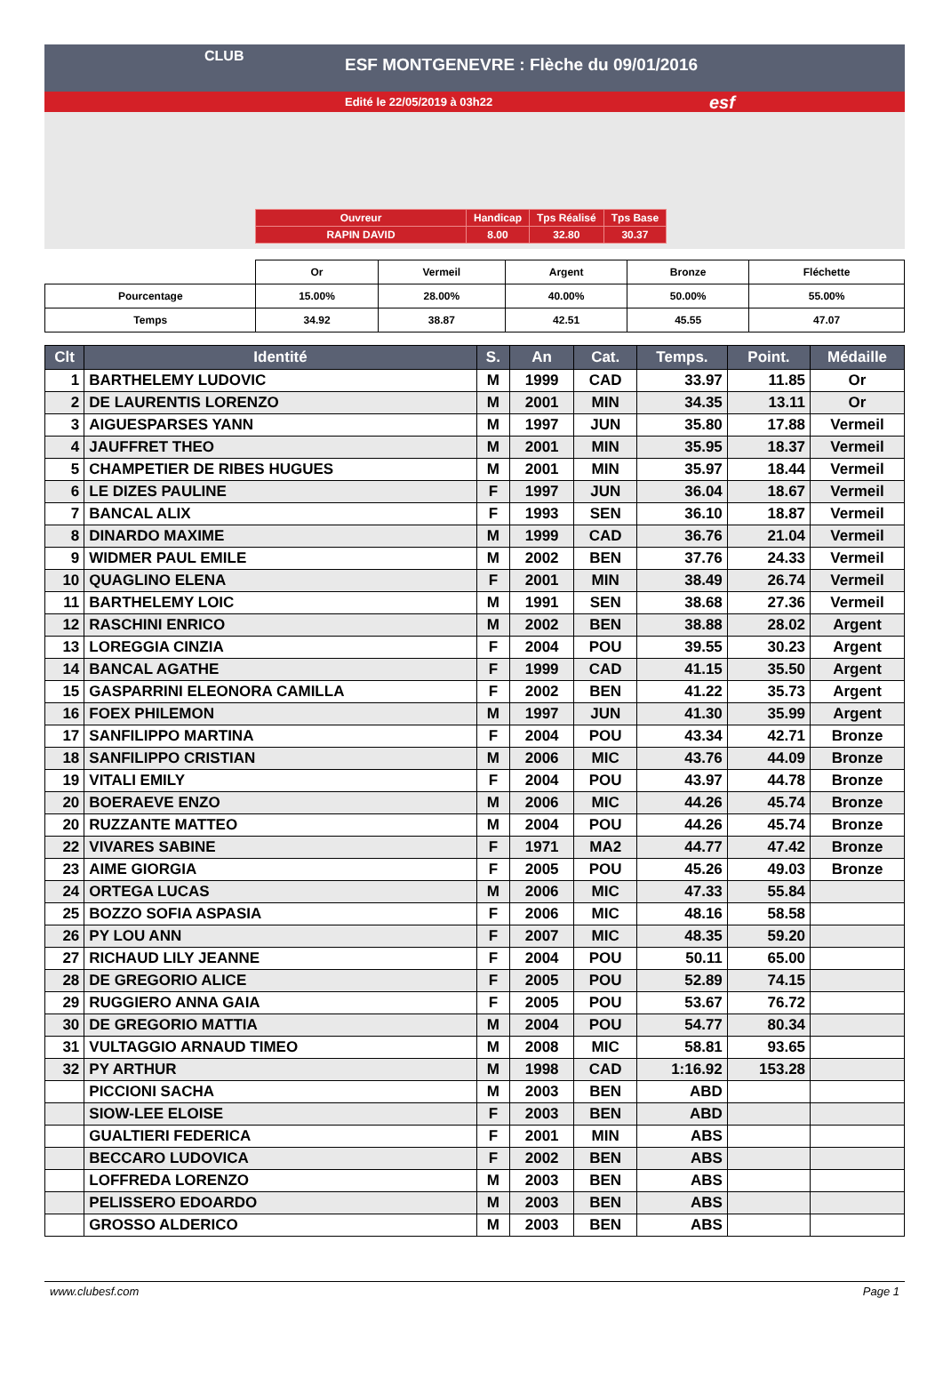CLUB
ESF MONTGENEVRE : Flèche du 09/01/2016
Edité le 22/05/2019 à 03h22 esf
| Ouvreur | Handicap | Tps Réalisé | Tps Base |
| RAPIN DAVID | 8.00 | 32.80 | 30.37 |
| | Or | Vermeil | Argent | Bronze | Fléchette |
| Pourcentage | 15.00% | 28.00% | 40.00% | 50.00% | 55.00% |
| Temps | 34.92 | 38.87 | 42.51 | 45.55 | 47.07 |
| Clt | Identité | S. | An | Cat. | Temps. | Point. | Médaille |
| --- | --- | --- | --- | --- | --- | --- | --- |
| 1 | BARTHELEMY LUDOVIC | M | 1999 | CAD | 33.97 | 11.85 | Or |
| 2 | DE LAURENTIS LORENZO | M | 2001 | MIN | 34.35 | 13.11 | Or |
| 3 | AIGUESPARSES YANN | M | 1997 | JUN | 35.80 | 17.88 | Vermeil |
| 4 | JAUFFRET THEO | M | 2001 | MIN | 35.95 | 18.37 | Vermeil |
| 5 | CHAMPETIER DE RIBES HUGUES | M | 2001 | MIN | 35.97 | 18.44 | Vermeil |
| 6 | LE DIZES PAULINE | F | 1997 | JUN | 36.04 | 18.67 | Vermeil |
| 7 | BANCAL ALIX | F | 1993 | SEN | 36.10 | 18.87 | Vermeil |
| 8 | DINARDO MAXIME | M | 1999 | CAD | 36.76 | 21.04 | Vermeil |
| 9 | WIDMER PAUL EMILE | M | 2002 | BEN | 37.76 | 24.33 | Vermeil |
| 10 | QUAGLINO ELENA | F | 2001 | MIN | 38.49 | 26.74 | Vermeil |
| 11 | BARTHELEMY LOIC | M | 1991 | SEN | 38.68 | 27.36 | Vermeil |
| 12 | RASCHINI ENRICO | M | 2002 | BEN | 38.88 | 28.02 | Argent |
| 13 | LOREGGIA CINZIA | F | 2004 | POU | 39.55 | 30.23 | Argent |
| 14 | BANCAL AGATHE | F | 1999 | CAD | 41.15 | 35.50 | Argent |
| 15 | GASPARRINI ELEONORA CAMILLA | F | 2002 | BEN | 41.22 | 35.73 | Argent |
| 16 | FOEX PHILEMON | M | 1997 | JUN | 41.30 | 35.99 | Argent |
| 17 | SANFILIPPO MARTINA | F | 2004 | POU | 43.34 | 42.71 | Bronze |
| 18 | SANFILIPPO CRISTIAN | M | 2006 | MIC | 43.76 | 44.09 | Bronze |
| 19 | VITALI EMILY | F | 2004 | POU | 43.97 | 44.78 | Bronze |
| 20 | BOERAEVE ENZO | M | 2006 | MIC | 44.26 | 45.74 | Bronze |
| 20 | RUZZANTE MATTEO | M | 2004 | POU | 44.26 | 45.74 | Bronze |
| 22 | VIVARES SABINE | F | 1971 | MA2 | 44.77 | 47.42 | Bronze |
| 23 | AIME GIORGIA | F | 2005 | POU | 45.26 | 49.03 | Bronze |
| 24 | ORTEGA LUCAS | M | 2006 | MIC | 47.33 | 55.84 | |
| 25 | BOZZO SOFIA ASPASIA | F | 2006 | MIC | 48.16 | 58.58 | |
| 26 | PY LOU ANN | F | 2007 | MIC | 48.35 | 59.20 | |
| 27 | RICHAUD LILY JEANNE | F | 2004 | POU | 50.11 | 65.00 | |
| 28 | DE GREGORIO ALICE | F | 2005 | POU | 52.89 | 74.15 | |
| 29 | RUGGIERO ANNA GAIA | F | 2005 | POU | 53.67 | 76.72 | |
| 30 | DE GREGORIO MATTIA | M | 2004 | POU | 54.77 | 80.34 | |
| 31 | VULTAGGIO ARNAUD TIMEO | M | 2008 | MIC | 58.81 | 93.65 | |
| 32 | PY ARTHUR | M | 1998 | CAD | 1:16.92 | 153.28 | |
| | PICCIONI SACHA | M | 2003 | BEN | ABD | | |
| | SIOW-LEE ELOISE | F | 2003 | BEN | ABD | | |
| | GUALTIERI FEDERICA | F | 2001 | MIN | ABS | | |
| | BECCARO LUDOVICA | F | 2002 | BEN | ABS | | |
| | LOFFREDA LORENZO | M | 2003 | BEN | ABS | | |
| | PELISSERO EDOARDO | M | 2003 | BEN | ABS | | |
| | GROSSO ALDERICO | M | 2003 | BEN | ABS | | |
www.clubesf.com Page 1